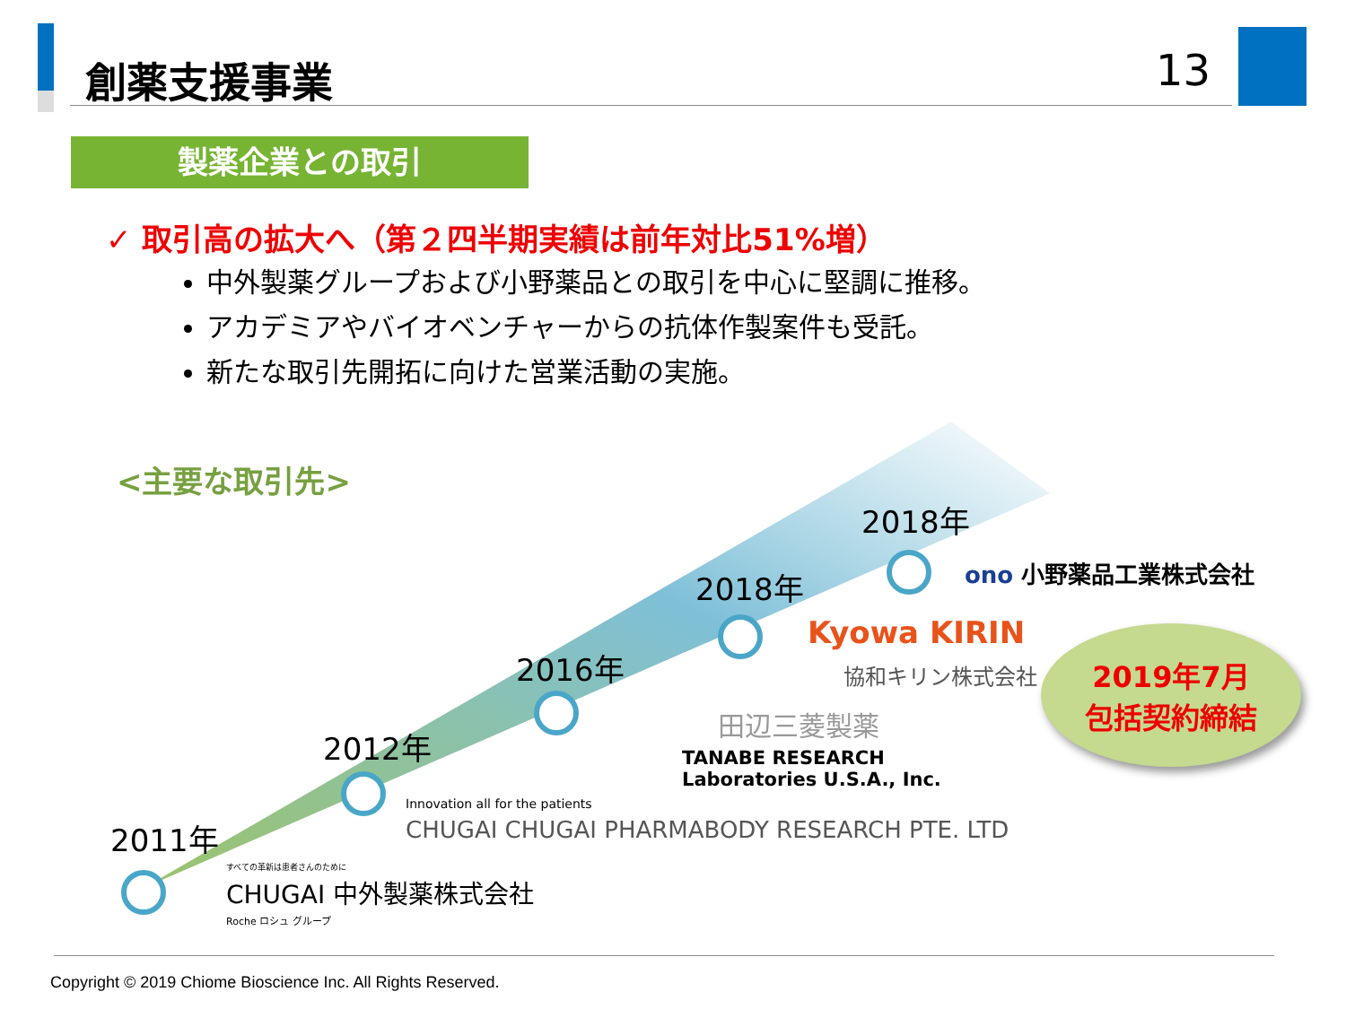創薬支援事業 13
製薬企業との取引
✓ 取引高の拡大へ（第２四半期実績は前年対比51%増）
中外製薬グループおよび小野薬品との取引を中心に堅調に推移。
アカデミアやバイオベンチャーからの抗体作製案件も受託。
新たな取引先開拓に向けた営業活動の実施。
<主要な取引先>
2011年
2012年
2016年
2018年
2018年
ono 小野薬品工業株式会社
Kyowa KIRIN
協和キリン株式会社
田辺三菱製薬
TANABE RESEARCH
Laboratories U.S.A., Inc.
Innovation all for the patients
CHUGAI CHUGAI PHARMABODY RESEARCH PTE. LTD
すべての革新は患者さんのために
CHUGAI 中外製薬株式会社
Roche ロシュ グループ
2019年7月
包括契約締結
Copyright © 2019 Chiome Bioscience Inc. All Rights Reserved.